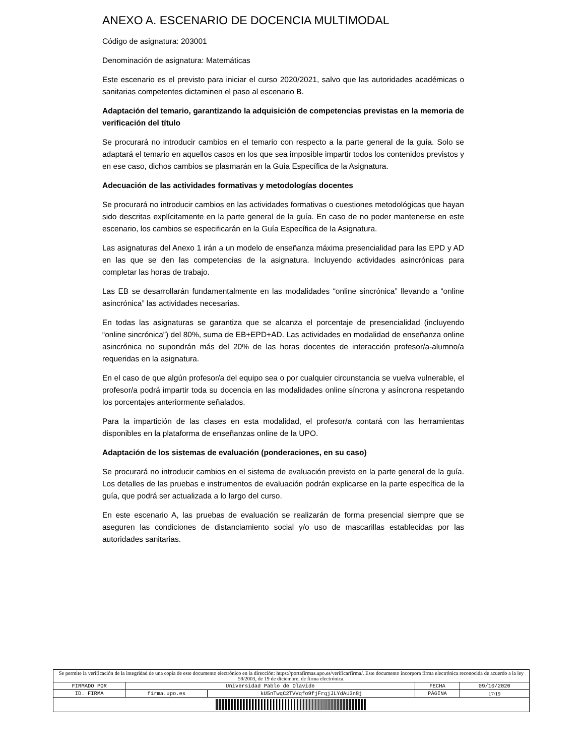ANEXO A. ESCENARIO DE DOCENCIA MULTIMODAL
Código de asignatura: 203001
Denominación de asignatura: Matemáticas
Este escenario es el previsto para iniciar el curso 2020/2021, salvo que las autoridades académicas o sanitarias competentes dictaminen el paso al escenario B.
Adaptación del temario, garantizando la adquisición de competencias previstas en la memoria de verificación del título
Se procurará no introducir cambios en el temario con respecto a la parte general de la guía. Solo se adaptará el temario en aquellos casos en los que sea imposible impartir todos los contenidos previstos y en ese caso, dichos cambios se plasmarán en la Guía Específica de la Asignatura.
Adecuación de las actividades formativas y metodologías docentes
Se procurará no introducir cambios en las actividades formativas o cuestiones metodológicas que hayan sido descritas explícitamente en la parte general de la guía. En caso de no poder mantenerse en este escenario, los cambios se especificarán en la Guía Específica de la Asignatura.
Las asignaturas del Anexo 1 irán a un modelo de enseñanza máxima presencialidad para las EPD y AD en las que se den las competencias de la asignatura. Incluyendo actividades asincrónicas para completar las horas de trabajo.
Las EB se desarrollarán fundamentalmente en las modalidades “online sincrónica” llevando a “online asincrónica” las actividades necesarias.
En todas las asignaturas se garantiza que se alcanza el porcentaje de presencialidad (incluyendo “online sincrónica”) del 80%, suma de EB+EPD+AD. Las actividades en modalidad de enseñanza online asincrónica no supondrán más del 20% de las horas docentes de interacción profesor/a-alumno/a requeridas en la asignatura.
En el caso de que algún profesor/a del equipo sea o por cualquier circunstancia se vuelva vulnerable, el profesor/a podrá impartir toda su docencia en las modalidades online síncrona y asíncrona respetando los porcentajes anteriormente señalados.
Para la impartición de las clases en esta modalidad, el profesor/a contará con las herramientas disponibles en la plataforma de enseñanzas online de la UPO.
Adaptación de los sistemas de evaluación (ponderaciones, en su caso)
Se procurará no introducir cambios en el sistema de evaluación previsto en la parte general de la guía. Los detalles de las pruebas e instrumentos de evaluación podrán explicarse en la parte específica de la guía, que podrá ser actualizada a lo largo del curso.
En este escenario A, las pruebas de evaluación se realizarán de forma presencial siempre que se aseguren las condiciones de distanciamiento social y/o uso de mascarillas establecidas por las autoridades sanitarias.
| Se permite la verificación de la integridad de una copia de este documento electrónico en la dirección: https://portafirmas.upo.es/verificarfirma/. Este documento incorpora firma electrónica reconocida de acuerdo a la ley 59/2003, de 19 de diciembre, de firma electrónica. | | | | |
| FIRMADO POR | Universidad Pablo de Olavide | | FECHA | 09/10/2020 |
| ID. FIRMA | firma.upo.es | kU5nTwqC2TVVqfo9fjFrqjJLYdAU3n8j | PÁGINA | 17/19 |